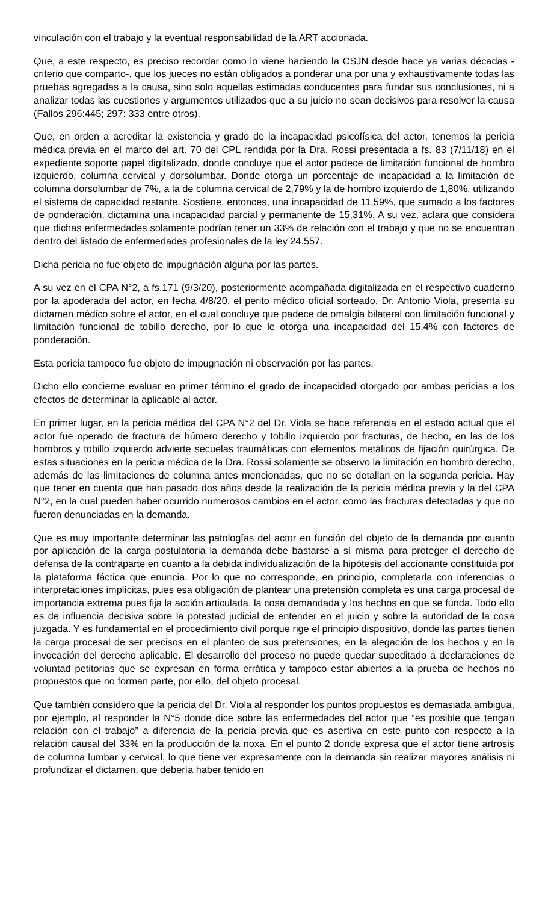vinculación con el trabajo y la eventual responsabilidad de la ART accionada.
Que, a este respecto, es preciso recordar como lo viene haciendo la CSJN desde hace ya varias décadas -criterio que comparto-, que los jueces no están obligados a ponderar una por una y exhaustivamente todas las pruebas agregadas a la causa, sino solo aquellas estimadas conducentes para fundar sus conclusiones, ni a analizar todas las cuestiones y argumentos utilizados que a su juicio no sean decisivos para resolver la causa (Fallos 296:445; 297: 333 entre otros).
Que, en orden a acreditar la existencia y grado de la incapacidad psicofísica del actor, tenemos la pericia médica previa en el marco del art. 70 del CPL rendida por la Dra. Rossi presentada a fs. 83 (7/11/18) en el expediente soporte papel digitalizado, donde concluye que el actor padece de limitación funcional de hombro izquierdo, columna cervical y dorsolumbar. Donde otorga un porcentaje de incapacidad a la limitación de columna dorsolumbar de 7%, a la de columna cervical de 2,79% y la de hombro izquierdo de 1,80%, utilizando el sistema de capacidad restante. Sostiene, entonces, una incapacidad de 11,59%, que sumado a los factores de ponderación, dictamina una incapacidad parcial y permanente de 15,31%. A su vez, aclara que considera que dichas enfermedades solamente podrían tener un 33% de relación con el trabajo y que no se encuentran dentro del listado de enfermedades profesionales de la ley 24.557.
Dicha pericia no fue objeto de impugnación alguna por las partes.
A su vez en el CPA N°2, a fs.171 (9/3/20), posteriormente acompañada digitalizada en el respectivo cuaderno por la apoderada del actor, en fecha 4/8/20, el perito médico oficial sorteado, Dr. Antonio Viola, presenta su dictamen médico sobre el actor, en el cual concluye que padece de omalgia bilateral con limitación funcional y limitación funcional de tobillo derecho, por lo que le otorga una incapacidad del 15,4% con factores de ponderación.
Esta pericia tampoco fue objeto de impugnación ni observación por las partes.
Dicho ello concierne evaluar en primer término el grado de incapacidad otorgado por ambas pericias a los efectos de determinar la aplicable al actor.
En primer lugar, en la pericia médica del CPA N°2 del Dr. Viola se hace referencia en el estado actual que el actor fue operado de fractura de húmero derecho y tobillo izquierdo por fracturas, de hecho, en las de los hombros y tobillo izquierdo advierte secuelas traumáticas con elementos metálicos de fijación quirúrgica. De estas situaciones en la pericia médica de la Dra. Rossi solamente se observo la limitación en hombro derecho, además de las limitaciones de columna antes mencionadas, que no se detallan en la segunda pericia. Hay que tener en cuenta que han pasado dos años desde la realización de la pericia médica previa y la del CPA N°2, en la cual pueden haber ocurrido numerosos cambios en el actor, como las fracturas detectadas y que no fueron denunciadas en la demanda.
Que es muy importante determinar las patologías del actor en función del objeto de la demanda por cuanto por aplicación de la carga postulatoria la demanda debe bastarse a sí misma para proteger el derecho de defensa de la contraparte en cuanto a la debida individualización de la hipótesis del accionante constituida por la plataforma fáctica que enuncia. Por lo que no corresponde, en principio, completarla con inferencias o interpretaciones implícitas, pues esa obligación de plantear una pretensión completa es una carga procesal de importancia extrema pues fija la acción articulada, la cosa demandada y los hechos en que se funda. Todo ello es de influencia decisiva sobre la potestad judicial de entender en el juicio y sobre la autoridad de la cosa juzgada. Y es fundamental en el procedimiento civil porque rige el principio dispositivo, donde las partes tienen la carga procesal de ser precisos en el planteo de sus pretensiones, en la alegación de los hechos y en la invocación del derecho aplicable. El desarrollo del proceso no puede quedar supeditado a declaraciones de voluntad petitorias que se expresan en forma errática y tampoco estar abiertos a la prueba de hechos no propuestos que no forman parte, por ello, del objeto procesal.
Que también considero que la pericia del Dr. Viola al responder los puntos propuestos es demasiada ambigua, por ejemplo, al responder la N°5 donde dice sobre las enfermedades del actor que “es posible que tengan relación con el trabajo” a diferencia de la pericia previa que es asertiva en este punto con respecto a la relación causal del 33% en la producción de la noxa. En el punto 2 donde expresa que el actor tiene artrosis de columna lumbar y cervical, lo que tiene ver expresamente con la demanda sin realizar mayores análisis ni profundizar el dictamen, que debería haber tenido en